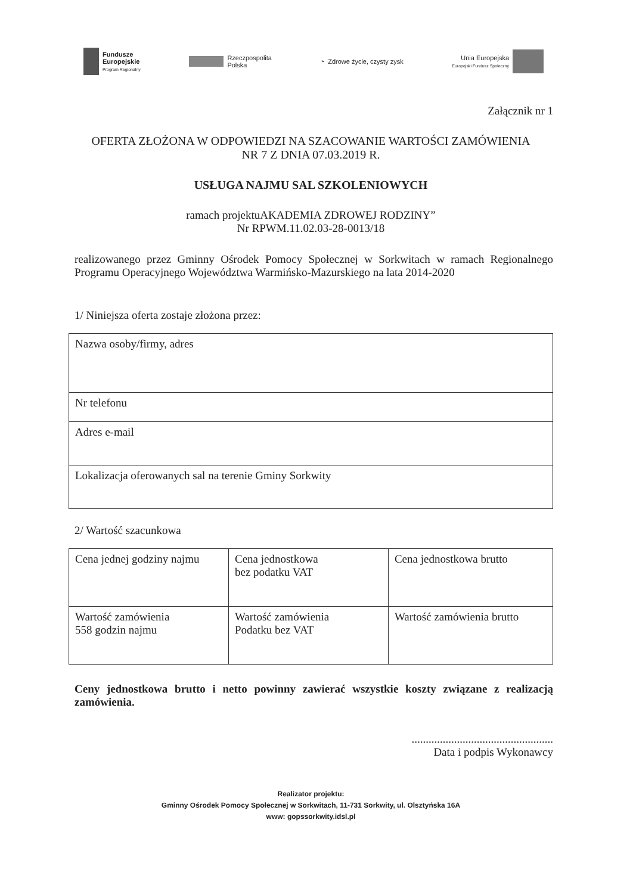Fundusze
Europejskie
Program Regionalny
Rzeczpospolita
Polska
◔ Zdrowe życie, czysty zysk
Unia Europejska
Europejski Fundusz Społeczny
Załącznik nr 1
OFERTA ZŁOŻONA W ODPOWIEDZI NA SZACOWANIE WARTOŚCI ZAMÓWIENIA
NR 7 Z DNIA 07.03.2019 R.
USŁUGA NAJMU SAL SZKOLENIOWYCH
ramach projektuAKADEMIA ZDROWEJ RODZINY”
Nr RPWM.11.02.03-28-0013/18
realizowanego przez Gminny Ośrodek Pomocy Społecznej w Sorkwitach w ramach Regionalnego Programu Operacyjnego Województwa Warmińsko-Mazurskiego na lata 2014-2020
1/ Niniejsza oferta zostaje złożona przez:
| Nazwa osoby/firmy, adres |
| Nr telefonu |
| Adres e-mail |
| Lokalizacja oferowanych sal na terenie Gminy Sorkwity |
2/ Wartość szacunkowa
| Cena jednej godziny najmu | Cena jednostkowa bez podatku VAT | Cena jednostkowa brutto |
| Wartość zamówienia 558 godzin najmu | Wartość zamówienia Podatku bez VAT | Wartość zamówienia brutto |
Ceny jednostkowa brutto i netto powinny zawierać wszystkie koszty związane z realizacją zamówienia.
..................................................
Data i podpis Wykonawcy
Realizator projektu:
Gminny Ośrodek Pomocy Społecznej w Sorkwitach, 11-731 Sorkwity, ul. Olsztyńska 16A
www: gopssorkwity.idsl.pl